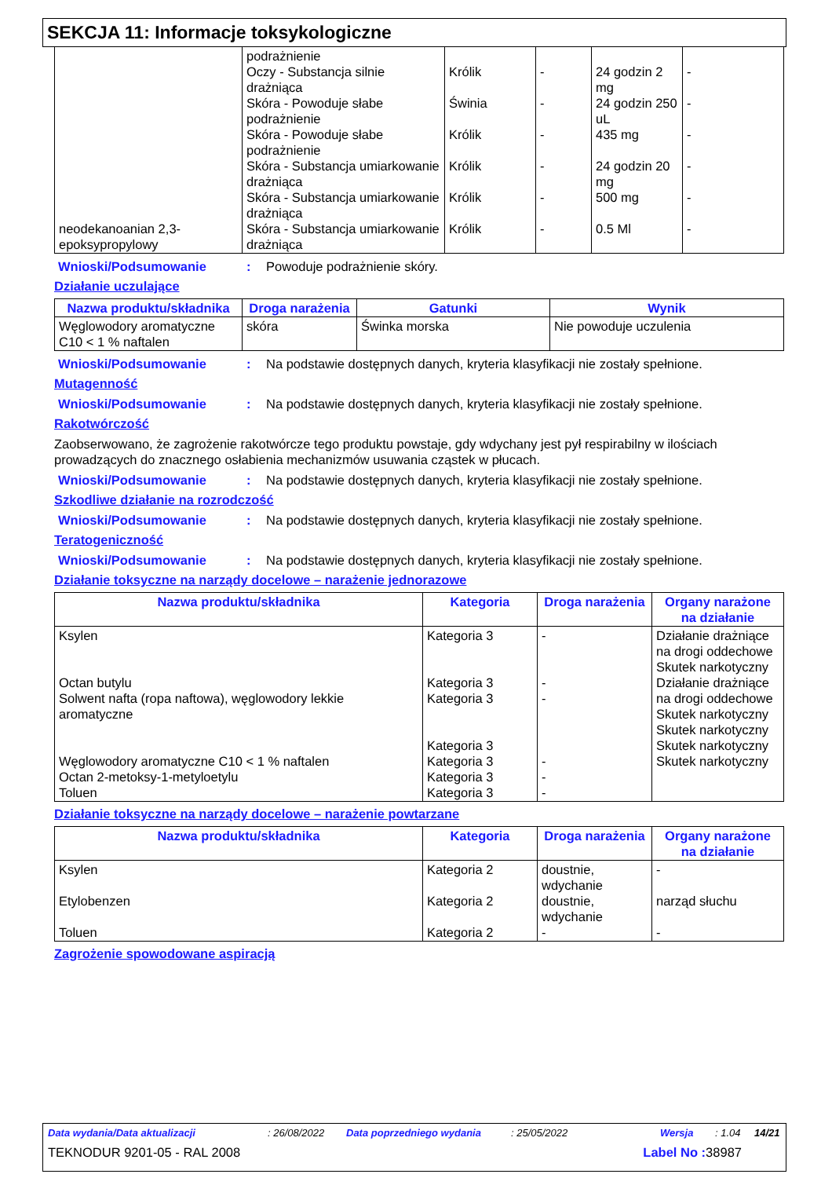SEKCJA 11: Informacje toksykologiczne
| neodekanoanian 2,3-epoksypropylowy | podrażnienie Oczy - Substancja silnie drażniąca Skóra - Powoduje słabe podrażnienie Skóra - Powoduje słabe podrażnienie Skóra - Substancja umiarkowanie drażniąca Skóra - Substancja umiarkowanie drażniąca Skóra - Substancja umiarkowanie drażniąca | Królik Świnia Królik Królik Królik Królik | - - - - - - | 24 godzin 2 mg 24 godzin 250 uL 435 mg 24 godzin 20 mg 500 mg 0.5 Ml | - - - - - - |
Wnioski/Podsumowanie: Powoduje podrażnienie skóry.
Działanie uczulające
| Nazwa produktu/składnika | Droga narażenia | Gatunki | Wynik |
| --- | --- | --- | --- |
| Węglowodory aromatyczne C10 < 1 % naftalen | skóra | Świnka morska | Nie powoduje uczulenia |
Wnioski/Podsumowanie: Na podstawie dostępnych danych, kryteria klasyfikacji nie zostały spełnione.
Mutagenność
Wnioski/Podsumowanie: Na podstawie dostępnych danych, kryteria klasyfikacji nie zostały spełnione.
Rakotwórczość
Zaobserwowano, że zagrożenie rakotwórcze tego produktu powstaje, gdy wdychany jest pył respirabilny w ilościach prowadzących do znacznego osłabienia mechanizmów usuwania cząstek w płucach.
Wnioski/Podsumowanie: Na podstawie dostępnych danych, kryteria klasyfikacji nie zostały spełnione.
Szkodliwe działanie na rozrodczość
Wnioski/Podsumowanie: Na podstawie dostępnych danych, kryteria klasyfikacji nie zostały spełnione.
Teratogeniczność
Wnioski/Podsumowanie: Na podstawie dostępnych danych, kryteria klasyfikacji nie zostały spełnione.
Działanie toksyczne na narządy docelowe – narażenie jednorazowe
| Nazwa produktu/składnika | Kategoria | Droga narażenia | Organy narażone na działanie |
| --- | --- | --- | --- |
| Ksylen Octan butylu Solwent nafta (ropa naftowa), węglowodory lekkie aromatyczne Węglowodory aromatyczne C10 < 1 % naftalen Octan 2-metoksy-1-metyloetylu Toluen | Kategoria 3 Kategoria 3 Kategoria 3 Kategoria 3 Kategoria 3 Kategoria 3 Kategoria 3 | - - - - - - | Działanie drażniące na drogi oddechowe Skutek narkotyczny Działanie drażniące na drogi oddechowe Skutek narkotyczny Skutek narkotyczny Skutek narkotyczny Skutek narkotyczny |
Działanie toksyczne na narządy docelowe – narażenie powtarzane
| Nazwa produktu/składnika | Kategoria | Droga narażenia | Organy narażone na działanie |
| --- | --- | --- | --- |
| Ksylen Etylobenzen Toluen | Kategoria 2 Kategoria 2 Kategoria 2 | doustnie, wdychanie doustnie, wdychanie - | - narząd słuchu - |
Zagrożenie spowodowane aspiracją
Data wydania/Data aktualizacji: 26/08/2022 Data poprzedniego wydania: 25/05/2022 Wersja: 1.04 14/21
TEKNODUR 9201-05 - RAL 2008 Label No : 38987